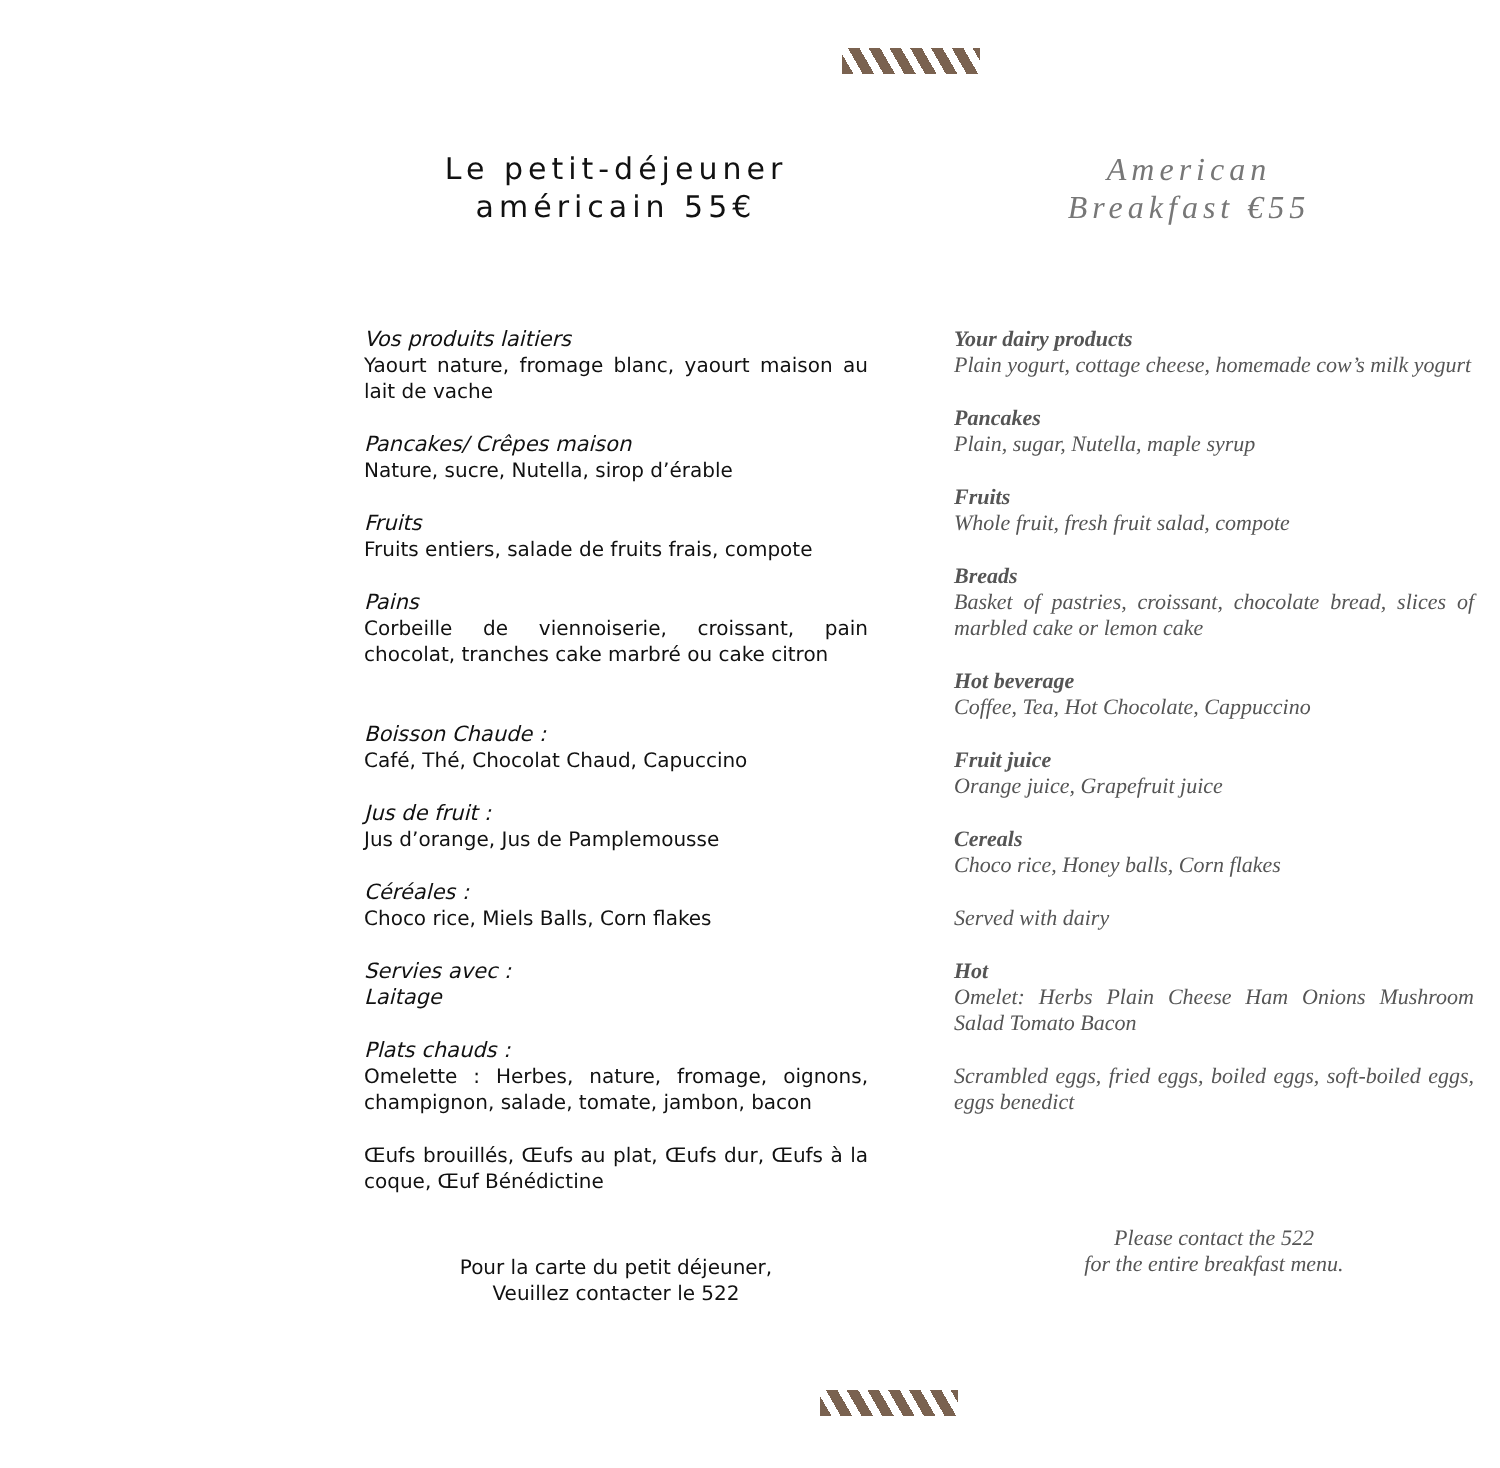Le petit-déjeuner américain 55€
Vos produits laitiers
Yaourt nature, fromage blanc, yaourt maison au lait de vache
Pancakes/ Crêpes maison
Nature, sucre, Nutella, sirop d’érable
Fruits
Fruits entiers, salade de fruits frais, compote
Pains
Corbeille de viennoiserie, croissant, pain chocolat, tranches cake marbré ou cake citron
Boisson Chaude :
Café, Thé, Chocolat Chaud, Capuccino
Jus de fruit :
Jus d’orange, Jus de Pamplemousse
Céréales :
Choco rice, Miels Balls, Corn flakes
Servies avec :
Laitage
Plats chauds :
Omelette : Herbes, nature, fromage, oignons, champignon, salade, tomate, jambon, bacon
Œufs brouillés, Œufs au plat, Œufs dur, Œufs à la coque, Œuf Bénédictine
Pour la carte du petit déjeuner,
Veuillez contacter le 522
American
Breakfast €55
Your dairy products
Plain yogurt, cottage cheese, homemade cow’s milk yogurt
Pancakes
Plain, sugar, Nutella, maple syrup
Fruits
Whole fruit, fresh fruit salad, compote
Breads
Basket of pastries, croissant, chocolate bread, slices of marbled cake or lemon cake
Hot beverage
Coffee, Tea, Hot Chocolate, Cappuccino
Fruit juice
Orange juice, Grapefruit juice
Cereals
Choco rice, Honey balls, Corn flakes
Served with dairy
Hot
Omelet: Herbs Plain Cheese Ham Onions Mushroom Salad Tomato Bacon
Scrambled eggs, fried eggs, boiled eggs, soft-boiled eggs, eggs benedict
Please contact the 522
for the entire breakfast menu.